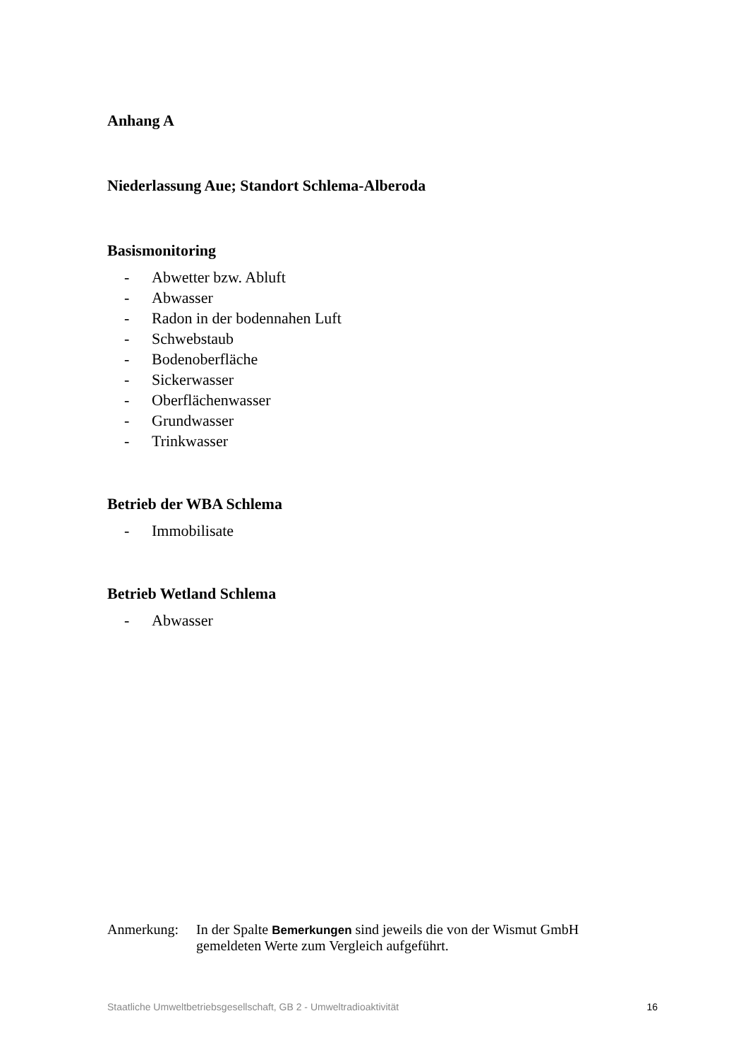Anhang A
Niederlassung Aue; Standort Schlema-Alberoda
Basismonitoring
- Abwetter bzw. Abluft
- Abwasser
- Radon in der bodennahen Luft
- Schwebstaub
- Bodenoberfläche
- Sickerwasser
- Oberflächenwasser
- Grundwasser
- Trinkwasser
Betrieb der WBA Schlema
- Immobilisate
Betrieb Wetland Schlema
- Abwasser
Anmerkung: In der Spalte Bemerkungen sind jeweils die von der Wismut GmbH gemeldeten Werte zum Vergleich aufgeführt.
Staatliche Umweltbetriebsgesellschaft, GB 2 - Umweltradioaktivität 16